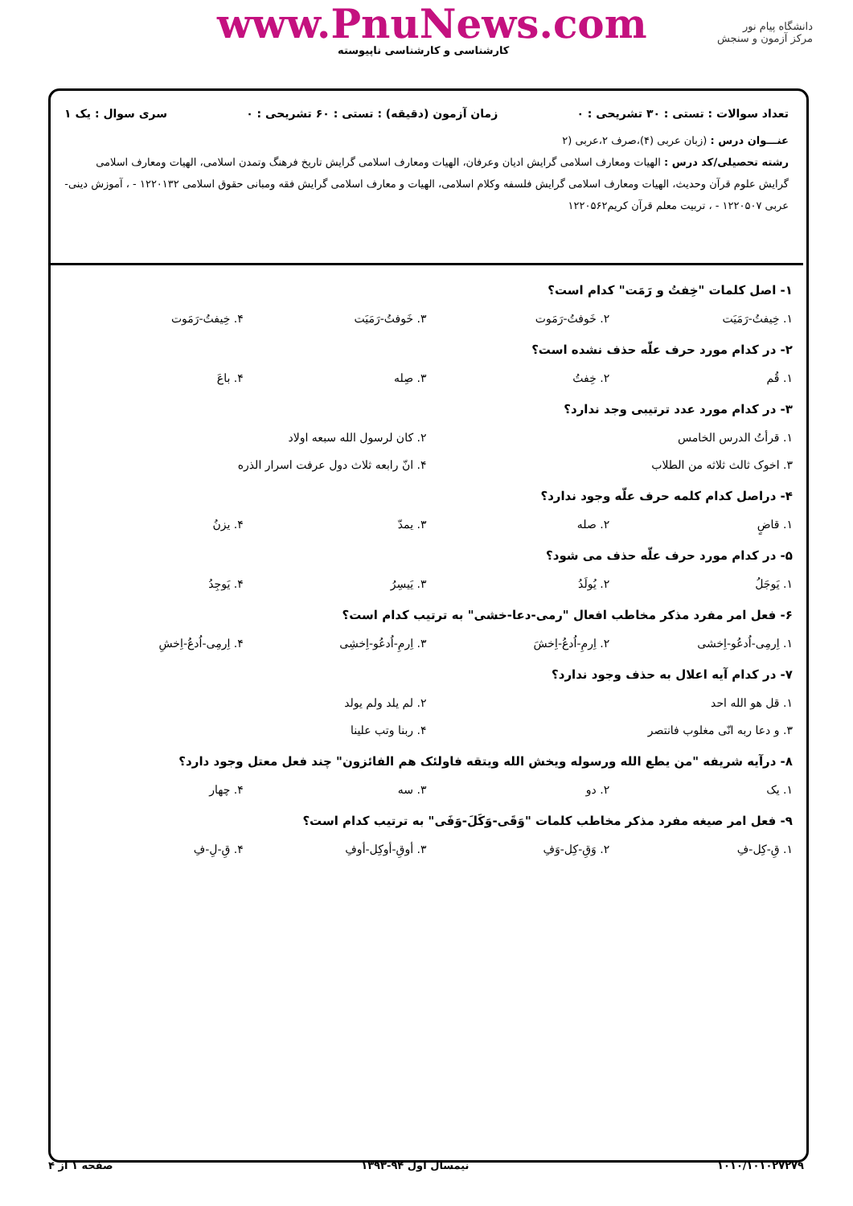www.PnuNews.com
کارشناسی و کارشناسی ناپیوسته
دانشگاه پیام نور
مرکز آزمون و سنجش
تعداد سوالات : تستی : ۳۰ تشریحی : ۰ زمان آزمون (دقیقه) : تستی : ۶۰ تشریحی : ۰ سری سوال : یک ۱
عنـــوان درس : (زبان عربی (۴)،صرف ۲،عربی (۲
رشته تحصیلی/کد درس : الهیات ومعارف اسلامی گرایش ادیان وعرفان، الهیات ومعارف اسلامی گرایش تاریخ فرهنگ وتمدن اسلامی، الهیات ومعارف اسلامی گرایش علوم قرآن وحدیث، الهیات ومعارف اسلامی گرایش فلسفه وکلام اسلامی، الهیات و معارف اسلامی گرایش فقه ومبانی حقوق اسلامی ۱۲۲۰۱۳۲ - ، آموزش دینی- عربی ۱۲۲۰۵۰۷ - ، تربیت معلم قرآن کریم۱۲۲۰۵۶۲
۱- اصل کلمات "خِفتُ و رَمَت" کدام است؟
۱. خِیفتُ-رَمَیَت ۲. خَوفتُ-رَمَوت ۳. خَوفتُ-رَمَیَت ۴. خِیفتُ-رَمَوت
۲- در کدام مورد حرف علّه حذف نشده است؟
۱. قُم ۲. خِفتُ ۳. صِله ۴. باعَ
۳- در کدام مورد عدد ترتیبی وجد ندارد؟
۱. قرأتُ الدرس الخامس
۲. کان لرسول الله سبعه اولاد
۳. اخوک ثالث ثلاثه من الطلاب
۴. انّ رابعه ثلاث دول عرفت اسرار الذره
۴- دراصل کدام کلمه حرف علّه وجود ندارد؟
۱. قاضٍ ۲. صله ۳. یمدّ ۴. یزنُ
۵- در کدام مورد حرف علّه حذف می شود؟
۱. یَوجَلُ ۲. یُولَدُ ۳. یَیسِرُ ۴. یَوجِدُ
۶- فعل امر مفرد مذکر مخاطب افعال "رمی-دعا-خشی" به ترتیب کدام است؟
۱. اِرمِی-اُدعُو-اِخشی ۲. اِرمِ-اُدعُ-اِخشَ ۳. اِرمِ-اُدعُو-اِخشِی ۴. اِرمِی-اُدعُ-اِخشِ
۷- در کدام آیه اعلال به حذف وجود ندارد؟
۱. قل هو الله احد
۲. لم یلد ولم یولد
۳. و دعا ربه انّی مغلوب فانتصر
۴. ربنا وتب علینا
۸- درآیه شریفه "من یطع الله ورسوله ویخش الله ویتقه فاولئک هم الفائزون" چند فعل معتل وجود دارد؟
۱. یک ۲. دو ۳. سه ۴. چهار
۹- فعل امر صیغه مفرد مذکر مخاطب کلمات "وَقَی-وَکَلَ-وَفَی" به ترتیب کدام است؟
۱. قِ-کِل-فِ ۲. وَقِ-کِل-وَفِ ۳. أوقِ-أوکِل-أوفِ ۴. قِ-لِ-فِ
۱۰۱۰/۱۰۱۰۲۷۲۷۹ نیمسال اول ۹۴-۱۳۹۳ صفحه ۱ از ۴